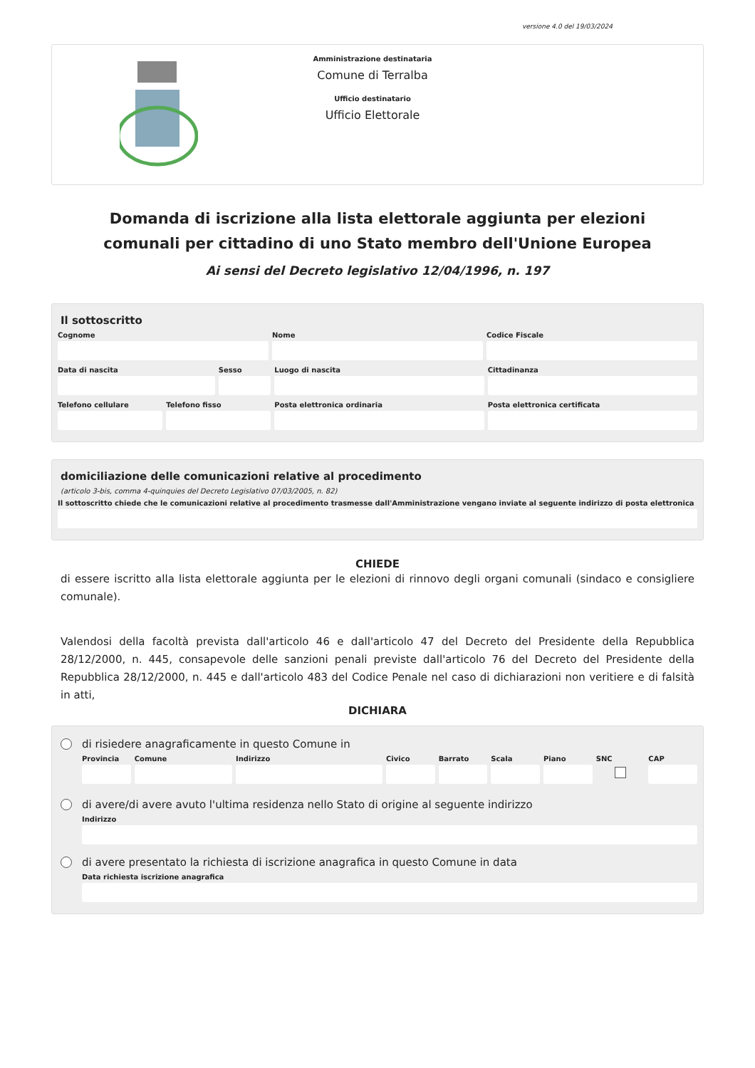versione 4.0 del 19/03/2024
Amministrazione destinataria
Comune di Terralba
Ufficio destinatario
Ufficio Elettorale
Domanda di iscrizione alla lista elettorale aggiunta per elezioni comunali per cittadino di uno Stato membro dell'Unione Europea
Ai sensi del Decreto legislativo 12/04/1996, n. 197
Il sottoscritto
Cognome Nome Codice Fiscale
Data di nascita Sesso Luogo di nascita Cittadinanza
Telefono cellulare Telefono fisso Posta elettronica ordinaria Posta elettronica certificata
domiciliazione delle comunicazioni relative al procedimento
(articolo 3-bis, comma 4-quinquies del Decreto Legislativo 07/03/2005, n. 82)
Il sottoscritto chiede che le comunicazioni relative al procedimento trasmesse dall'Amministrazione vengano inviate al seguente indirizzo di posta elettronica
CHIEDE
di essere iscritto alla lista elettorale aggiunta per le elezioni di rinnovo degli organi comunali (sindaco e consigliere comunale).
Valendosi della facoltà prevista dall'articolo 46 e dall'articolo 47 del Decreto del Presidente della Repubblica 28/12/2000, n. 445, consapevole delle sanzioni penali previste dall'articolo 76 del Decreto del Presidente della Repubblica 28/12/2000, n. 445 e dall'articolo 483 del Codice Penale nel caso di dichiarazioni non veritiere e di falsità in atti,
DICHIARA
di risiedere anagraficamente in questo Comune in
Provincia Comune Indirizzo Civico Barrato Scala Piano SNC CAP
di avere/di avere avuto l'ultima residenza nello Stato di origine al seguente indirizzo
Indirizzo
di avere presentato la richiesta di iscrizione anagrafica in questo Comune in data
Data richiesta iscrizione anagrafica